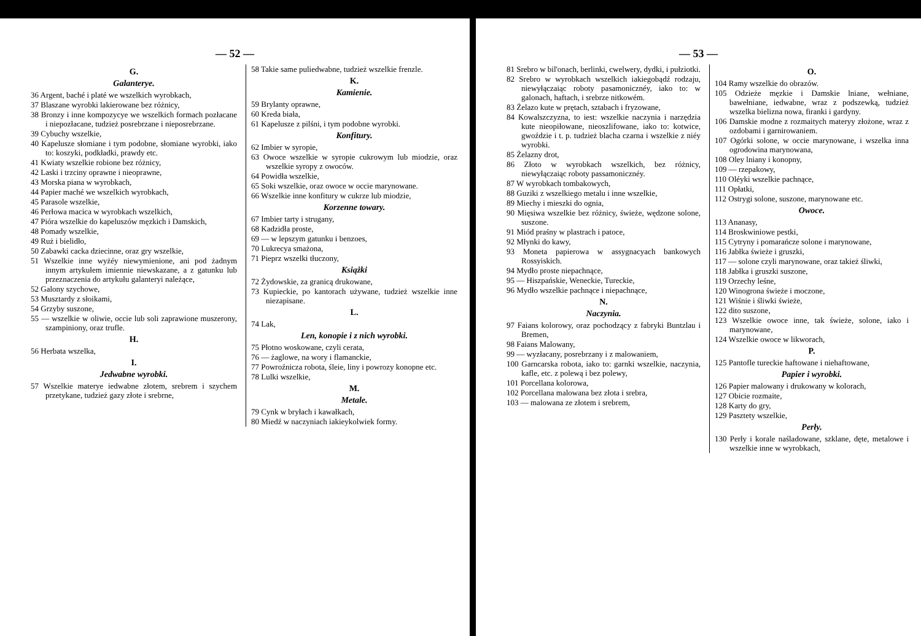— 52 —
G.
Galanterye.
36 Argent, baché i platé we wszelkich wyrobkach,
37 Blaszane wyrobki lakierowane bez różnicy,
38 Bronzy i inne kompozycye we wszelkich formach pozłacane i niepozłacane, tudzież posrebrzane i nieposrebrzane.
39 Cybuchy wszelkie,
40 Kapelusze słomiane i tym podobne, słomiane wyrobki, iako to: koszyki, podkładki, prawdy etc.
41 Kwiaty wszelkie robione bez różnicy,
42 Laski i trzciny oprawne i nieoprawne,
43 Morska piana w wyrobkach,
44 Papier maché we wszelkich wyrobkach,
45 Parasole wszelkie,
46 Perłowa macica w wyrobkach wszelkich,
47 Pióra wszelkie do kapeluszów męzkich i Damskich,
48 Pomady wszelkie,
49 Ruż i bielidło,
50 Zabawki cacka dziecinne, oraz gry wszelkie,
51 Wszelkie inne wyżéy niewymienione, ani pod żadnym innym artykułem imiennie niewskazane, a z gatunku lub przeznaczenia do artykułu galanteryi należące,
52 Galony szychowe,
53 Musztardy z słoikami,
54 Grzyby suszone,
55 — wszelkie w oliwie, occie lub soli zaprawione muszerony, szampiniony, oraz trufle.
H.
56 Herbata wszelka,
I.
Jedwabne wyrobki.
57 Wszelkie materye iedwabne złotem, srebrem i szychem przetykane, tudzież gazy złote i srebrne,
58 Takie same puliedwabne, tudzież wszelkie frenzle.
K.
Kamienie.
59 Brylanty oprawne,
60 Kreda biała,
61 Kapelusze z pilśni, i tym podobne wyrobki.
Konfitury.
62 Imbier w syropie,
63 Owoce wszelkie w syropie cukrowym lub miodzie, oraz wszelkie syropy z owoców.
64 Powidła wszelkie,
65 Soki wszelkie, oraz owoce w occie marynowane.
66 Wszelkie inne konfitury w cukrze lub miodzie,
Korzenne towary.
67 Imbier tarty i strugany,
68 Kadzidła proste,
69 — w lepszym gatunku i benzoes,
70 Lukrecya smażona,
71 Pieprz wszelki tłuczony,
Książki
72 Żydowskie, za granicą drukowane,
73 Kupieckie, po kantorach używane, tudzież wszelkie inne niezapisane.
L.
74 Lak,
Len, konopie i z nich wyrobki.
75 Płotno woskowane, czyli cerata,
76 — żaglowe, na wory i flamanckie,
77 Powroźnicza robota, śleie, liny i powrozy konopne etc.
78 Lulki wszelkie,
M.
Metale.
79 Cynk w bryłach i kawałkach,
80 Miedź w naczyniach iakieykolwiek formy.
— 53 —
81 Srebro w bil'onach, berlinki, cwelwery, dydki, i pułziotki.
82 Srebro w wyrobkach wszelkich iakiegobądź rodzaju, niewyłączaiąc roboty pasamonicznéy, iako to: w galonach, haftach, i srebrze nitkowém.
83 Żelazo kute w prętach, sztabach i fryzowane,
84 Kowalszczyzna, to iest: wszelkie naczynia i narzędzia kute nieopiłowane, nieoszlifowane, iako to: kotwice, gwoździe i t. p. tudzież blacha czarna i wszelkie z niéy wyrobki.
85 Żelazny drot,
86 Złoto w wyrobkach wszelkich, bez różnicy, niewyłączaiąc roboty passamonicznéy.
87 W wyrobkach tombakowych,
88 Guziki z wszelkiego metalu i inne wszelkie,
89 Miechy i mieszki do ognia,
90 Mięsiwa wszelkie bez różnicy, świeże, wędzone solone, suszone.
91 Miód praśny w plastrach i patoce,
92 Młynki do kawy,
93 Moneta papierowa w assygnacyach bankowych Rossyiskich.
94 Mydło proste niepachnące,
95 — Hiszpańskie, Weneckie, Tureckie,
96 Mydło wszelkie pachnące i niepachnące,
N.
Naczynia.
97 Faians kolorowy, oraz pochodzący z fabryki Buntzlau i Bremen,
98 Faians Malowany,
99 — wyzłacany, posrebrzany i z malowaniem,
100 Garncarska robota, iako to: garnki wszelkie, naczynia, kafle, etc. z polewą i bez polewy,
101 Porcellana kolorowa,
102 Porcellana malowana bez złota i srebra,
103 — malowana ze złotem i srebrem,
O.
104 Ramy wszelkie do obrazów.
105 Odzieże męzkie i Damskie lniane, wełniane, bawełniane, iedwabne, wraz z podszewką, tudzież wszelka bielizna nowa, firanki i gardyny.
106 Damskie modne z rozmaitych materyy złożone, wraz z ozdobami i garnirowaniem.
107 Ogórki solone, w occie marynowane, i wszelka inna ogrodowina marynowana,
108 Oley lniany i konopny,
109 — rzepakowy,
110 Oléyki wszelkie pachnące,
111 Opłatki,
112 Ostrygi solone, suszone, marynowane etc.
Owoce.
113 Ananasy,
114 Broskwiniowe pestki,
115 Cytryny i pomarańcze solone i marynowane,
116 Jabłka świeże i gruszki,
117 — solone czyli marynowane, oraz takież śliwki,
118 Jabłka i gruszki suszone,
119 Orzechy leśne,
120 Winogrona świeże i moczone,
121 Wiśnie i śliwki świeże,
122 dito suszone,
123 Wszelkie owoce inne, tak świeże, solone, iako i marynowane,
124 Wszelkie owoce w likworach,
P.
125 Pantofle tureckie haftowane i niehaftowane,
Papier i wyrobki.
126 Papier malowany i drukowany w kolorach,
127 Obicie rozmaite,
128 Karty do gry,
129 Pasztety wszelkie,
Perły.
130 Perły i korale naśladowane, szklane, dęte, metalowe i wszelkie inne w wyrobkach,